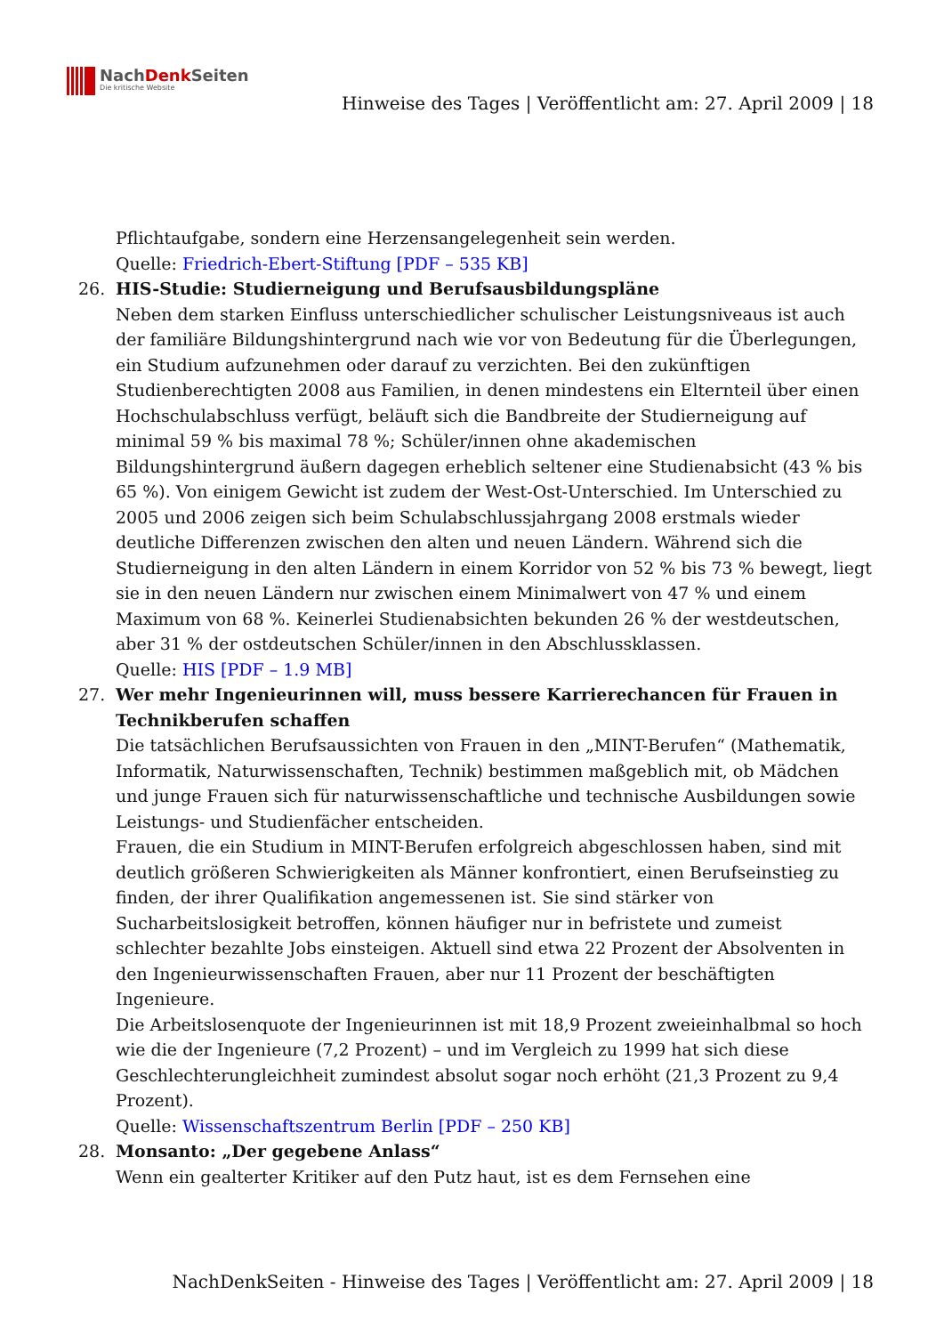NachDenk Seiten
Die kritische Website
Hinweise des Tages | Veröffentlicht am: 27. April 2009 | 18
Pflichtaufgabe, sondern eine Herzensangelegenheit sein werden.
Quelle: Friedrich-Ebert-Stiftung [PDF – 535 KB]
26. HIS-Studie: Studierneigung und Berufsausbildungspläne
Neben dem starken Einfluss unterschiedlicher schulischer Leistungsniveaus ist auch der familiäre Bildungshintergrund nach wie vor von Bedeutung für die Überlegungen, ein Studium aufzunehmen oder darauf zu verzichten. Bei den zukünftigen Studienberechtigten 2008 aus Familien, in denen mindestens ein Elternteil über einen Hochschulabschluss verfügt, beläuft sich die Bandbreite der Studierneigung auf minimal 59 % bis maximal 78 %; Schüler/innen ohne akademischen Bildungshintergrund äußern dagegen erheblich seltener eine Studienabsicht (43 % bis 65 %). Von einigem Gewicht ist zudem der West-Ost-Unterschied. Im Unterschied zu 2005 und 2006 zeigen sich beim Schulabschlussjahrgang 2008 erstmals wieder deutliche Differenzen zwischen den alten und neuen Ländern. Während sich die Studierneigung in den alten Ländern in einem Korridor von 52 % bis 73 % bewegt, liegt sie in den neuen Ländern nur zwischen einem Minimalwert von 47 % und einem Maximum von 68 %. Keinerlei Studienabsichten bekunden 26 % der westdeutschen, aber 31 % der ostdeutschen Schüler/innen in den Abschlussklassen.
Quelle: HIS [PDF – 1.9 MB]
27. Wer mehr Ingenieurinnen will, muss bessere Karrierechancen für Frauen in Technikberufen schaffen
Die tatsächlichen Berufsaussichten von Frauen in den „MINT-Berufen“ (Mathematik, Informatik, Naturwissenschaften, Technik) bestimmen maßgeblich mit, ob Mädchen und junge Frauen sich für naturwissenschaftliche und technische Ausbildungen sowie Leistungs- und Studienfächer entscheiden.
Frauen, die ein Studium in MINT-Berufen erfolgreich abgeschlossen haben, sind mit deutlich größeren Schwierigkeiten als Männer konfrontiert, einen Berufseinstieg zu finden, der ihrer Qualifikation angemessenen ist. Sie sind stärker von Sucharbeitslosigkeit betroffen, können häufiger nur in befristete und zumeist schlechter bezahlte Jobs einsteigen. Aktuell sind etwa 22 Prozent der Absolventen in den Ingenieurwissenschaften Frauen, aber nur 11 Prozent der beschäftigten Ingenieure.
Die Arbeitslosenquote der Ingenieurinnen ist mit 18,9 Prozent zweieinhalbmal so hoch wie die der Ingenieure (7,2 Prozent) – und im Vergleich zu 1999 hat sich diese Geschlechterungleichheit zumindest absolut sogar noch erhöht (21,3 Prozent zu 9,4 Prozent).
Quelle: Wissenschaftszentrum Berlin [PDF – 250 KB]
28. Monsanto: „Der gegebene Anlass“
Wenn ein gealterter Kritiker auf den Putz haut, ist es dem Fernsehen eine
NachDenkSeiten - Hinweise des Tages | Veröffentlicht am: 27. April 2009 | 18